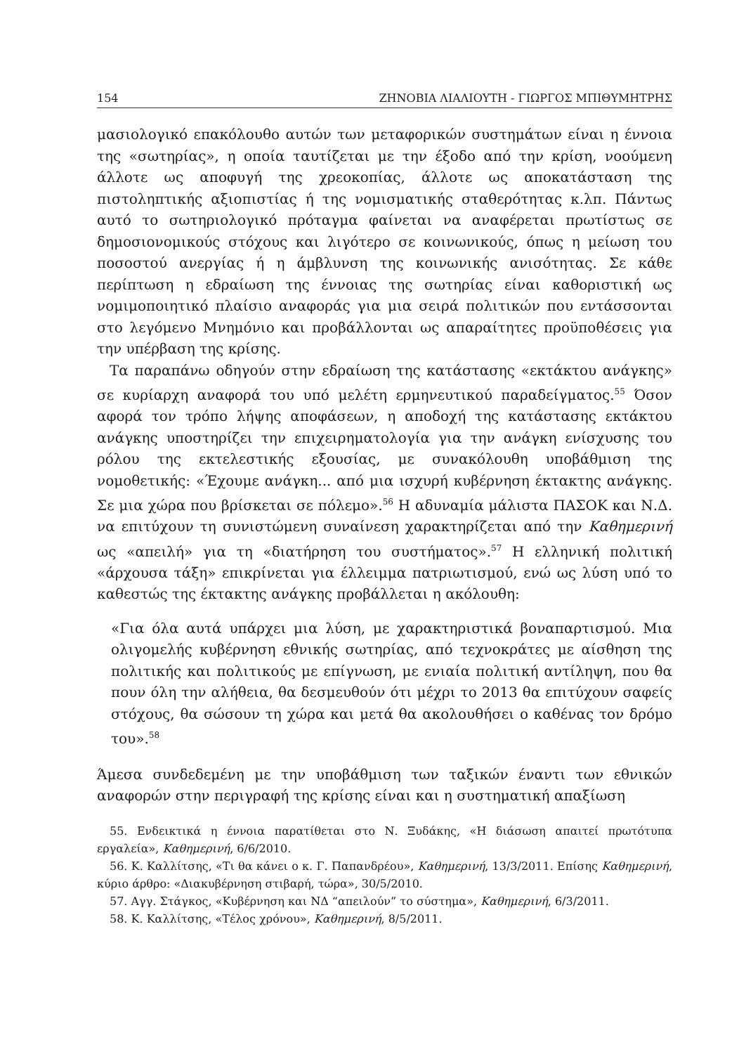154 ΖΗΝΟΒΙΑ ΛΙΑΛΙΟΥΤΗ - ΓΙΩΡΓΟΣ ΜΠΙΘΥΜΗΤΡΗΣ
μασιολογικό επακόλουθο αυτών των μεταφορικών συστημάτων είναι η έννοια της «σωτηρίας», η οποία ταυτίζεται με την έξοδο από την κρίση, νοούμενη άλλοτε ως αποφυγή της χρεοκοπίας, άλλοτε ως αποκατάσταση της πιστοληπτικής αξιοπιστίας ή της νομισματικής σταθερότητας κ.λπ. Πάντως αυτό το σωτηριολογικό πρόταγμα φαίνεται να αναφέρεται πρωτίστως σε δημοσιονομικούς στόχους και λιγότερο σε κοινωνικούς, όπως η μείωση του ποσοστού ανεργίας ή η άμβλυνση της κοινωνικής ανισότητας. Σε κάθε περίπτωση η εδραίωση της έννοιας της σωτηρίας είναι καθοριστική ως νομιμοποιητικό πλαίσιο αναφοράς για μια σειρά πολιτικών που εντάσσονται στο λεγόμενο Μνημόνιο και προβάλλονται ως απαραίτητες προϋποθέσεις για την υπέρβαση της κρίσης.
Τα παραπάνω οδηγούν στην εδραίωση της κατάστασης «εκτάκτου ανάγκης» σε κυρίαρχη αναφορά του υπό μελέτη ερμηνευτικού παραδείγματος.<sup>55</sup> Όσον αφορά τον τρόπο λήψης αποφάσεων, η αποδοχή της κατάστασης εκτάκτου ανάγκης υποστηρίζει την επιχειρηματολογία για την ανάγκη ενίσχυσης του ρόλου της εκτελεστικής εξουσίας, με συνακόλουθη υποβάθμιση της νομοθετικής: «Έχουμε ανάγκη... από μια ισχυρή κυβέρνηση έκτακτης ανάγκης. Σε μια χώρα που βρίσκεται σε πόλεμο».<sup>56</sup> Η αδυναμία μάλιστα ΠΑΣΟΚ και Ν.Δ. να επιτύχουν τη συνιστώμενη συναίνεση χαρακτηρίζεται από την Καθημερινή ως «απειλή» για τη «διατήρηση του συστήματος».<sup>57</sup> Η ελληνική πολιτική «άρχουσα τάξη» επικρίνεται για έλλειμμα πατριωτισμού, ενώ ως λύση υπό το καθεστώς της έκτακτης ανάγκης προβάλλεται η ακόλουθη:
«Για όλα αυτά υπάρχει μια λύση, με χαρακτηριστικά βοναπαρτισμού. Μια ολιγομελής κυβέρνηση εθνικής σωτηρίας, από τεχνοκράτες με αίσθηση της πολιτικής και πολιτικούς με επίγνωση, με ενιαία πολιτική αντίληψη, που θα πουν όλη την αλήθεια, θα δεσμευθούν ότι μέχρι το 2013 θα επιτύχουν σαφείς στόχους, θα σώσουν τη χώρα και μετά θα ακολουθήσει ο καθένας τον δρόμο του».<sup>58</sup>
Άμεσα συνδεδεμένη με την υποβάθμιση των ταξικών έναντι των εθνικών αναφορών στην περιγραφή της κρίσης είναι και η συστηματική απαξίωση
55. Ενδεικτικά η έννοια παρατίθεται στο Ν. Ξυδάκης, «Η διάσωση απαιτεί πρωτότυπα εργαλεία», Καθημερινή, 6/6/2010.
56. Κ. Καλλίτσης, «Τι θα κάνει ο κ. Γ. Παπανδρέου», Καθημερινή, 13/3/2011. Επίσης Καθημερινή, κύριο άρθρο: «Διακυβέρνηση στιβαρή, τώρα», 30/5/2010.
57. Αγγ. Στάγκος, «Κυβέρνηση και ΝΔ “απειλούν” το σύστημα», Καθημερινή, 6/3/2011.
58. Κ. Καλλίτσης, «Τέλος χρόνου», Καθημερινή, 8/5/2011.